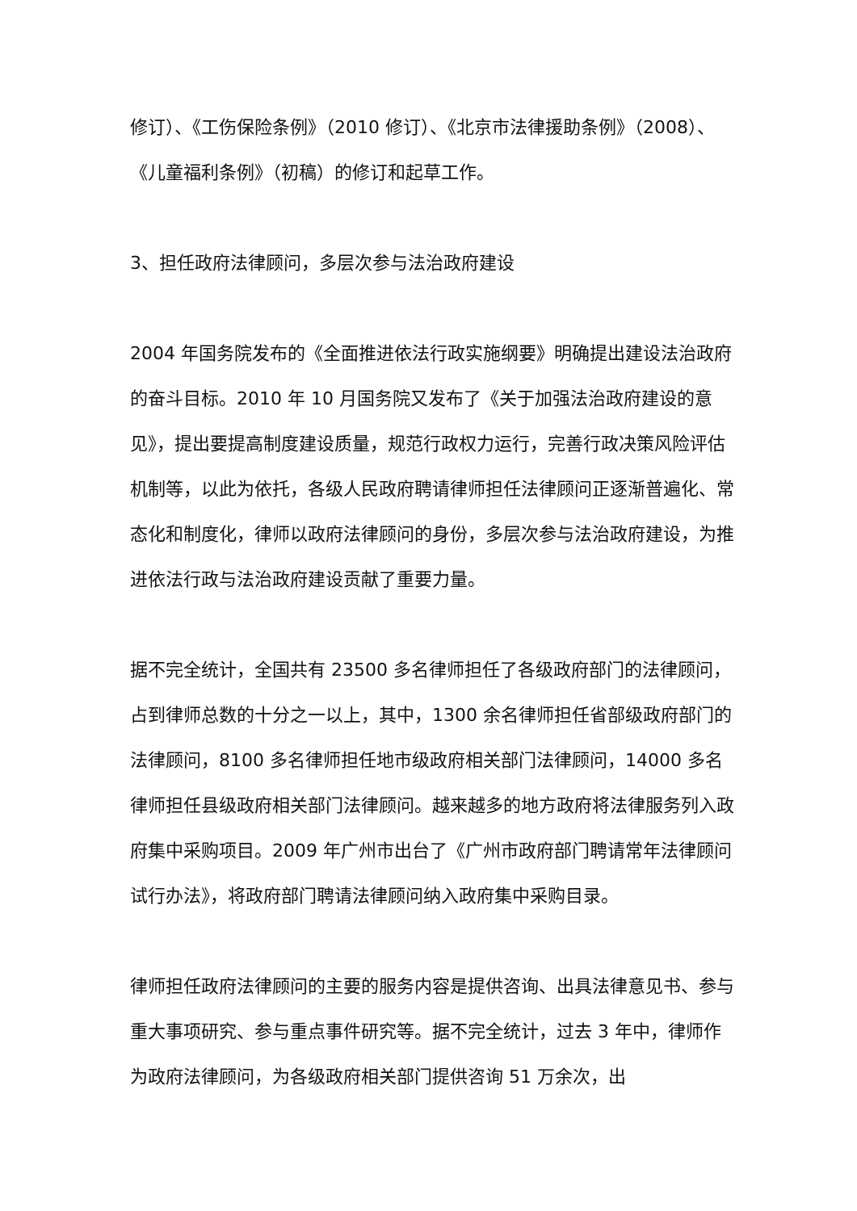修订）、《工伤保险条例》（2010 修订）、《北京市法律援助条例》（2008）、《儿童福利条例》（初稿）的修订和起草工作。
3、担任政府法律顾问，多层次参与法治政府建设
2004 年国务院发布的《全面推进依法行政实施纲要》明确提出建设法治政府的奋斗目标。2010 年 10 月国务院又发布了《关于加强法治政府建设的意见》，提出要提高制度建设质量，规范行政权力运行，完善行政决策风险评估机制等，以此为依托，各级人民政府聘请律师担任法律顾问正逐渐普遍化、常态化和制度化，律师以政府法律顾问的身份，多层次参与法治政府建设，为推进依法行政与法治政府建设贡献了重要力量。
据不完全统计，全国共有 23500 多名律师担任了各级政府部门的法律顾问，占到律师总数的十分之一以上，其中，1300 余名律师担任省部级政府部门的法律顾问，8100 多名律师担任地市级政府相关部门法律顾问，14000 多名律师担任县级政府相关部门法律顾问。越来越多的地方政府将法律服务列入政府集中采购项目。2009 年广州市出台了《广州市政府部门聘请常年法律顾问试行办法》，将政府部门聘请法律顾问纳入政府集中采购目录。
律师担任政府法律顾问的主要的服务内容是提供咨询、出具法律意见书、参与重大事项研究、参与重点事件研究等。据不完全统计，过去 3 年中，律师作为政府法律顾问，为各级政府相关部门提供咨询 51 万余次，出